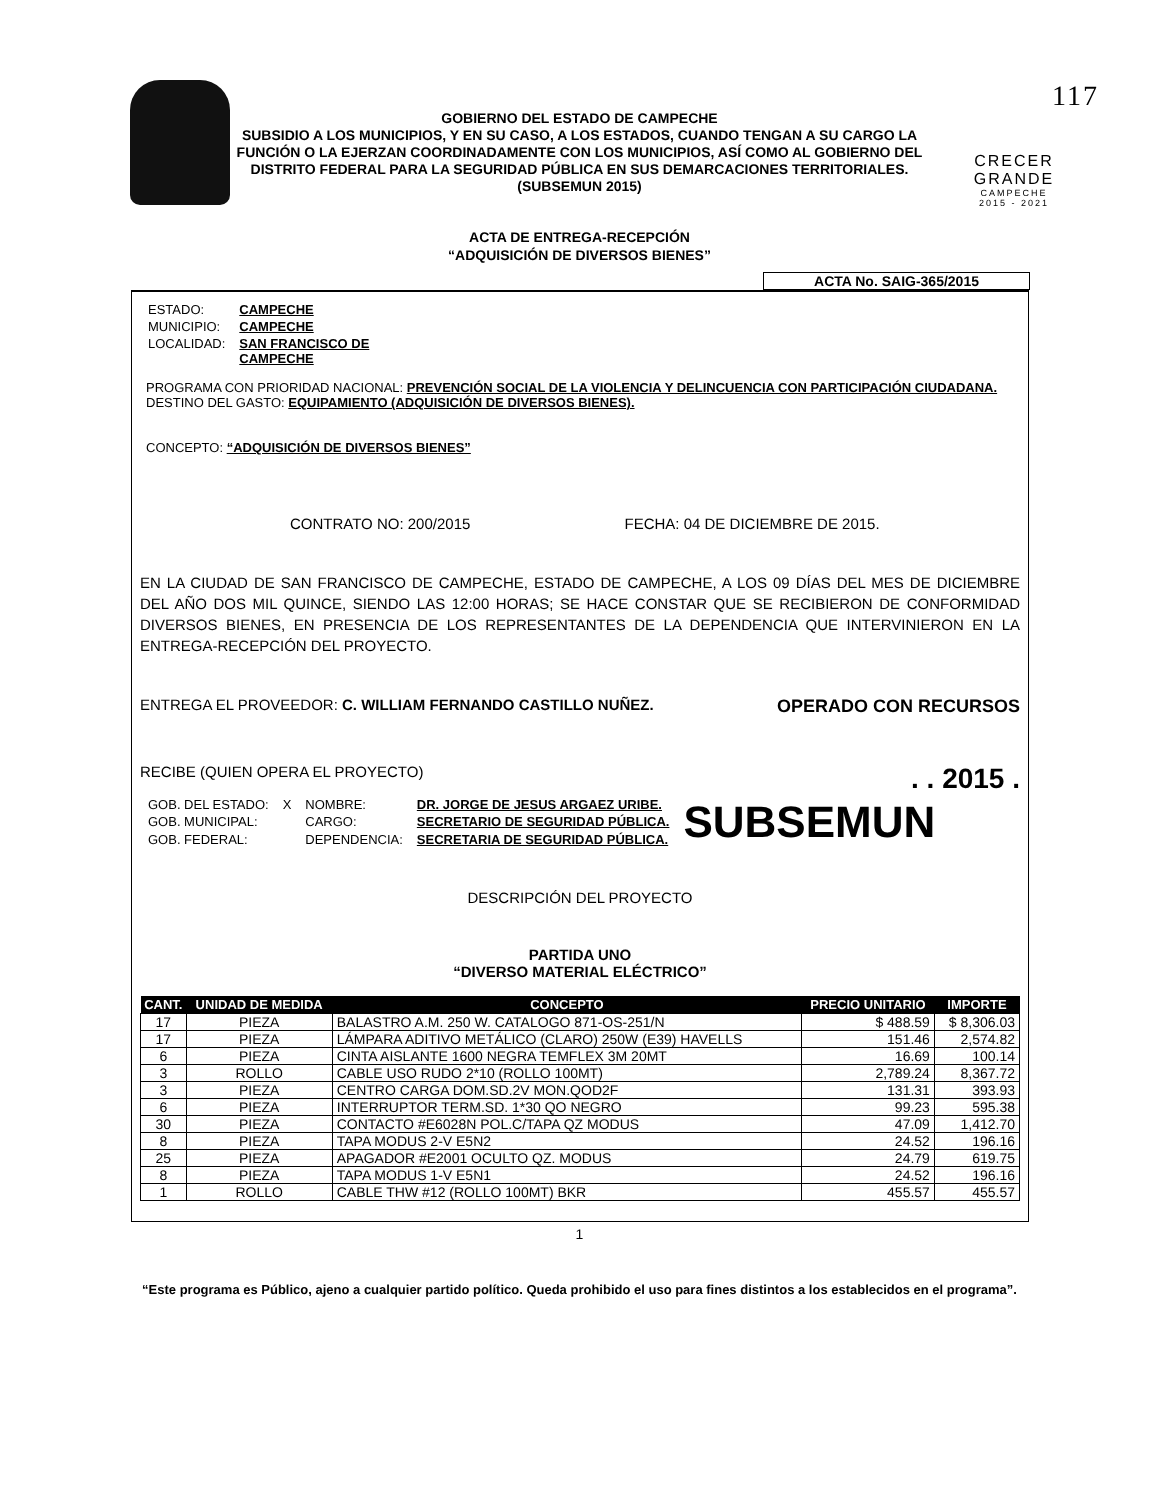GOBIERNO DEL ESTADO DE CAMPECHE
SUBSIDIO A LOS MUNICIPIOS, Y EN SU CASO, A LOS ESTADOS, CUANDO TENGAN A SU CARGO LA FUNCIÓN O LA EJERZAN COORDINADAMENTE CON LOS MUNICIPIOS, ASÍ COMO AL GOBIERNO DEL DISTRITO FEDERAL PARA LA SEGURIDAD PÚBLICA EN SUS DEMARCACIONES TERRITORIALES.
(SUBSEMUN 2015)
117
CRECER
GRANDE
CAMPECHE
2015 - 2021
ACTA DE ENTREGA-RECEPCIÓN
“ADQUISICIÓN DE DIVERSOS BIENES”
ACTA No. SAIG-365/2015
| ESTADO: | CAMPECHE |
| MUNICIPIO: | CAMPECHE |
| LOCALIDAD: | SAN FRANCISCO DE CAMPECHE |
PROGRAMA CON PRIORIDAD NACIONAL: PREVENCIÓN SOCIAL DE LA VIOLENCIA Y DELINCUENCIA CON PARTICIPACIÓN CIUDADANA.
DESTINO DEL GASTO: EQUIPAMIENTO (ADQUISICIÓN DE DIVERSOS BIENES).
CONCEPTO: “ADQUISICIÓN DE DIVERSOS BIENES”
CONTRATO NO: 200/2015 FECHA: 04 DE DICIEMBRE DE 2015.
EN LA CIUDAD DE SAN FRANCISCO DE CAMPECHE, ESTADO DE CAMPECHE, A LOS 09 DÍAS DEL MES DE DICIEMBRE DEL AÑO DOS MIL QUINCE, SIENDO LAS 12:00 HORAS; SE HACE CONSTAR QUE SE RECIBIERON DE CONFORMIDAD DIVERSOS BIENES, EN PRESENCIA DE LOS REPRESENTANTES DE LA DEPENDENCIA QUE INTERVINIERON EN LA ENTREGA-RECEPCIÓN DEL PROYECTO.
ENTREGA EL PROVEEDOR: C. WILLIAM FERNANDO CASTILLO NUÑEZ. OPERADO CON RECURSOS
RECIBE (QUIEN OPERA EL PROYECTO) . . 2015 .
| GOB. DEL ESTADO: | X | NOMBRE: | DR. JORGE DE JESUS ARGAEZ URIBE. | SUBSEMUN |
| GOB. MUNICIPAL: | | CARGO: | SECRETARIO DE SEGURIDAD PÚBLICA. | |
| GOB. FEDERAL: | | DEPENDENCIA: | SECRETARIA DE SEGURIDAD PÚBLICA. | |
DESCRIPCIÓN DEL PROYECTO
PARTIDA UNO
“DIVERSO MATERIAL ELÉCTRICO”
| CANT. | UNIDAD DE MEDIDA | CONCEPTO | PRECIO UNITARIO | IMPORTE |
| --- | --- | --- | --- | --- |
| 17 | PIEZA | BALASTRO A.M. 250 W. CATALOGO 871-OS-251/N | $ 488.59 | $ 8,306.03 |
| 17 | PIEZA | LÁMPARA ADITIVO METÁLICO (CLARO) 250W (E39) HAVELLS | 151.46 | 2,574.82 |
| 6 | PIEZA | CINTA AISLANTE 1600 NEGRA TEMFLEX 3M 20MT | 16.69 | 100.14 |
| 3 | ROLLO | CABLE USO RUDO 2*10 (ROLLO 100MT) | 2,789.24 | 8,367.72 |
| 3 | PIEZA | CENTRO CARGA DOM.SD.2V MON.QOD2F | 131.31 | 393.93 |
| 6 | PIEZA | INTERRUPTOR TERM.SD. 1*30 QO NEGRO | 99.23 | 595.38 |
| 30 | PIEZA | CONTACTO #E6028N POL.C/TAPA QZ MODUS | 47.09 | 1,412.70 |
| 8 | PIEZA | TAPA MODUS 2-V E5N2 | 24.52 | 196.16 |
| 25 | PIEZA | APAGADOR #E2001 OCULTO QZ. MODUS | 24.79 | 619.75 |
| 8 | PIEZA | TAPA MODUS 1-V E5N1 | 24.52 | 196.16 |
| 1 | ROLLO | CABLE THW #12 (ROLLO 100MT) BKR | 455.57 | 455.57 |
1
“Este programa es Público, ajeno a cualquier partido político. Queda prohibido el uso para fines distintos a los establecidos en el programa”.